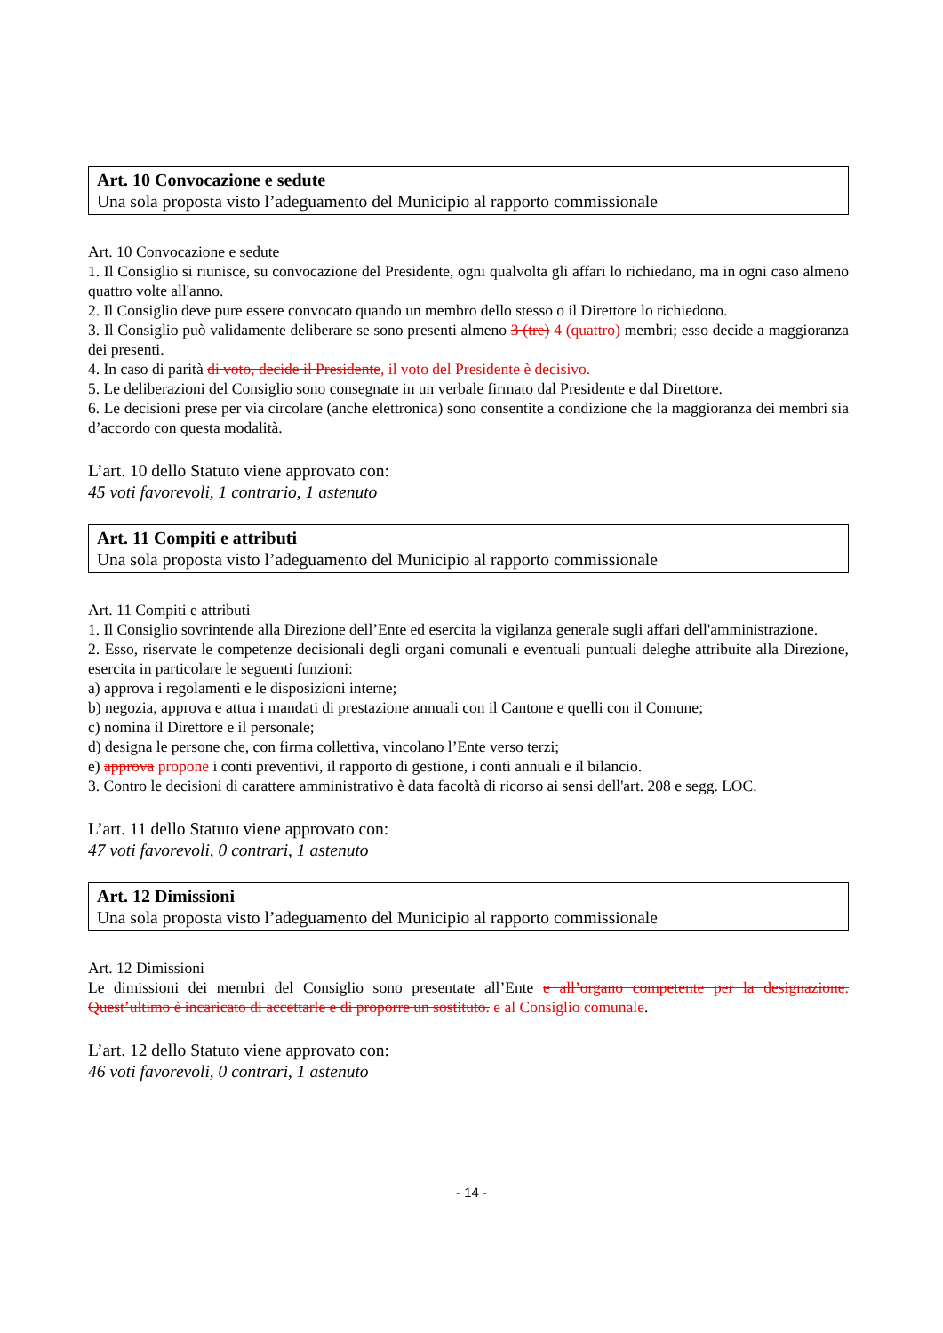Art. 10 Convocazione e sedute
Una sola proposta visto l’adeguamento del Municipio al rapporto commissionale
Art. 10 Convocazione e sedute
1. Il Consiglio si riunisce, su convocazione del Presidente, ogni qualvolta gli affari lo richiedano, ma in ogni caso almeno quattro volte all'anno.
2. Il Consiglio deve pure essere convocato quando un membro dello stesso o il Direttore lo richiedono.
3. Il Consiglio può validamente deliberare se sono presenti almeno 3 (tre) 4 (quattro) membri; esso decide a maggioranza dei presenti.
4. In caso di parità di voto, decide il Presidente, il voto del Presidente è decisivo.
5. Le deliberazioni del Consiglio sono consegnate in un verbale firmato dal Presidente e dal Direttore.
6. Le decisioni prese per via circolare (anche elettronica) sono consentite a condizione che la maggioranza dei membri sia d’accordo con questa modalità.
L’art. 10 dello Statuto viene approvato con:
45 voti favorevoli, 1 contrario, 1 astenuto
Art. 11 Compiti e attributi
Una sola proposta visto l’adeguamento del Municipio al rapporto commissionale
Art. 11 Compiti e attributi
1. Il Consiglio sovrintende alla Direzione dell’Ente ed esercita la vigilanza generale sugli affari dell'amministrazione.
2. Esso, riservate le competenze decisionali degli organi comunali e eventuali puntuali deleghe attribuite alla Direzione, esercita in particolare le seguenti funzioni:
a) approva i regolamenti e le disposizioni interne;
b) negozia, approva e attua i mandati di prestazione annuali con il Cantone e quelli con il Comune;
c) nomina il Direttore e il personale;
d) designa le persone che, con firma collettiva, vincolano l’Ente verso terzi;
e) approva propone i conti preventivi, il rapporto di gestione, i conti annuali e il bilancio.
3. Contro le decisioni di carattere amministrativo è data facoltà di ricorso ai sensi dell'art. 208 e segg. LOC.
L’art. 11 dello Statuto viene approvato con:
47 voti favorevoli, 0 contrari, 1 astenuto
Art. 12 Dimissioni
Una sola proposta visto l’adeguamento del Municipio al rapporto commissionale
Art. 12 Dimissioni
Le dimissioni dei membri del Consiglio sono presentate all’Ente e all’organo competente per la designazione. Quest’ultimo è incaricato di accettarle e di proporre un sostituto. e al Consiglio comunale.
L’art. 12 dello Statuto viene approvato con:
46 voti favorevoli, 0 contrari, 1 astenuto
- 14 -